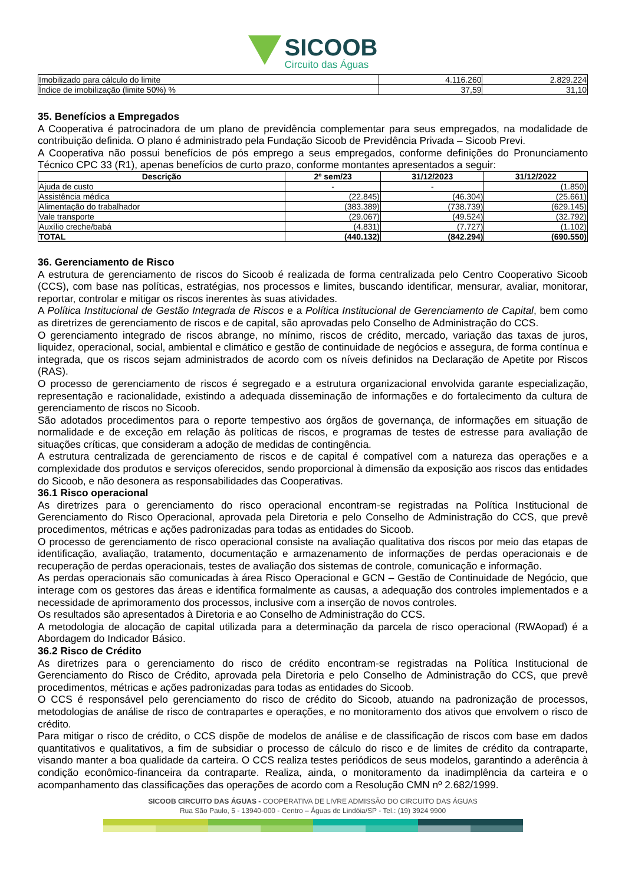SICOOB
Circuito das Águas
| Imobilizado para cálculo do limite | 4.116.260 | 2.829.224 |
| Índice de imobilização (limite 50%) % | 37,59 | 31,10 |
35. Benefícios a Empregados
A Cooperativa é patrocinadora de um plano de previdência complementar para seus empregados, na modalidade de contribuição definida. O plano é administrado pela Fundação Sicoob de Previdência Privada – Sicoob Previ.
A Cooperativa não possui benefícios de pós emprego a seus empregados, conforme definições do Pronunciamento Técnico CPC 33 (R1), apenas benefícios de curto prazo, conforme montantes apresentados a seguir:
| Descrição | 2º sem/23 | 31/12/2023 | 31/12/2022 |
| --- | --- | --- | --- |
| Ajuda de custo | - | - | (1.850) |
| Assistência médica | (22.845) | (46.304) | (25.661) |
| Alimentação do trabalhador | (383.389) | (738.739) | (629.145) |
| Vale transporte | (29.067) | (49.524) | (32.792) |
| Auxílio creche/babá | (4.831) | (7.727) | (1.102) |
| TOTAL | (440.132) | (842.294) | (690.550) |
36. Gerenciamento de Risco
A estrutura de gerenciamento de riscos do Sicoob é realizada de forma centralizada pelo Centro Cooperativo Sicoob (CCS), com base nas políticas, estratégias, nos processos e limites, buscando identificar, mensurar, avaliar, monitorar, reportar, controlar e mitigar os riscos inerentes às suas atividades.
A Política Institucional de Gestão Integrada de Riscos e a Política Institucional de Gerenciamento de Capital, bem como as diretrizes de gerenciamento de riscos e de capital, são aprovadas pelo Conselho de Administração do CCS.
O gerenciamento integrado de riscos abrange, no mínimo, riscos de crédito, mercado, variação das taxas de juros, liquidez, operacional, social, ambiental e climático e gestão de continuidade de negócios e assegura, de forma contínua e integrada, que os riscos sejam administrados de acordo com os níveis definidos na Declaração de Apetite por Riscos (RAS).
O processo de gerenciamento de riscos é segregado e a estrutura organizacional envolvida garante especialização, representação e racionalidade, existindo a adequada disseminação de informações e do fortalecimento da cultura de gerenciamento de riscos no Sicoob.
São adotados procedimentos para o reporte tempestivo aos órgãos de governança, de informações em situação de normalidade e de exceção em relação às políticas de riscos, e programas de testes de estresse para avaliação de situações críticas, que consideram a adoção de medidas de contingência.
A estrutura centralizada de gerenciamento de riscos e de capital é compatível com a natureza das operações e a complexidade dos produtos e serviços oferecidos, sendo proporcional à dimensão da exposição aos riscos das entidades do Sicoob, e não desonera as responsabilidades das Cooperativas.
36.1 Risco operacional
As diretrizes para o gerenciamento do risco operacional encontram-se registradas na Política Institucional de Gerenciamento do Risco Operacional, aprovada pela Diretoria e pelo Conselho de Administração do CCS, que prevê procedimentos, métricas e ações padronizadas para todas as entidades do Sicoob.
O processo de gerenciamento de risco operacional consiste na avaliação qualitativa dos riscos por meio das etapas de identificação, avaliação, tratamento, documentação e armazenamento de informações de perdas operacionais e de recuperação de perdas operacionais, testes de avaliação dos sistemas de controle, comunicação e informação.
As perdas operacionais são comunicadas à área Risco Operacional e GCN – Gestão de Continuidade de Negócio, que interage com os gestores das áreas e identifica formalmente as causas, a adequação dos controles implementados e a necessidade de aprimoramento dos processos, inclusive com a inserção de novos controles.
Os resultados são apresentados à Diretoria e ao Conselho de Administração do CCS.
A metodologia de alocação de capital utilizada para a determinação da parcela de risco operacional (RWAopad) é a Abordagem do Indicador Básico.
36.2 Risco de Crédito
As diretrizes para o gerenciamento do risco de crédito encontram-se registradas na Política Institucional de Gerenciamento do Risco de Crédito, aprovada pela Diretoria e pelo Conselho de Administração do CCS, que prevê procedimentos, métricas e ações padronizadas para todas as entidades do Sicoob.
O CCS é responsável pelo gerenciamento do risco de crédito do Sicoob, atuando na padronização de processos, metodologias de análise de risco de contrapartes e operações, e no monitoramento dos ativos que envolvem o risco de crédito.
Para mitigar o risco de crédito, o CCS dispõe de modelos de análise e de classificação de riscos com base em dados quantitativos e qualitativos, a fim de subsidiar o processo de cálculo do risco e de limites de crédito da contraparte, visando manter a boa qualidade da carteira. O CCS realiza testes periódicos de seus modelos, garantindo a aderência à condição econômico-financeira da contraparte. Realiza, ainda, o monitoramento da inadimplência da carteira e o acompanhamento das classificações das operações de acordo com a Resolução CMN nº 2.682/1999.
SICOOB CIRCUITO DAS ÁGUAS - COOPERATIVA DE LIVRE ADMISSÃO DO CIRCUITO DAS ÁGUAS
Rua São Paulo, 5 - 13940-000 - Centro – Águas de Lindóia/SP - Tel.: (19) 3924 9900